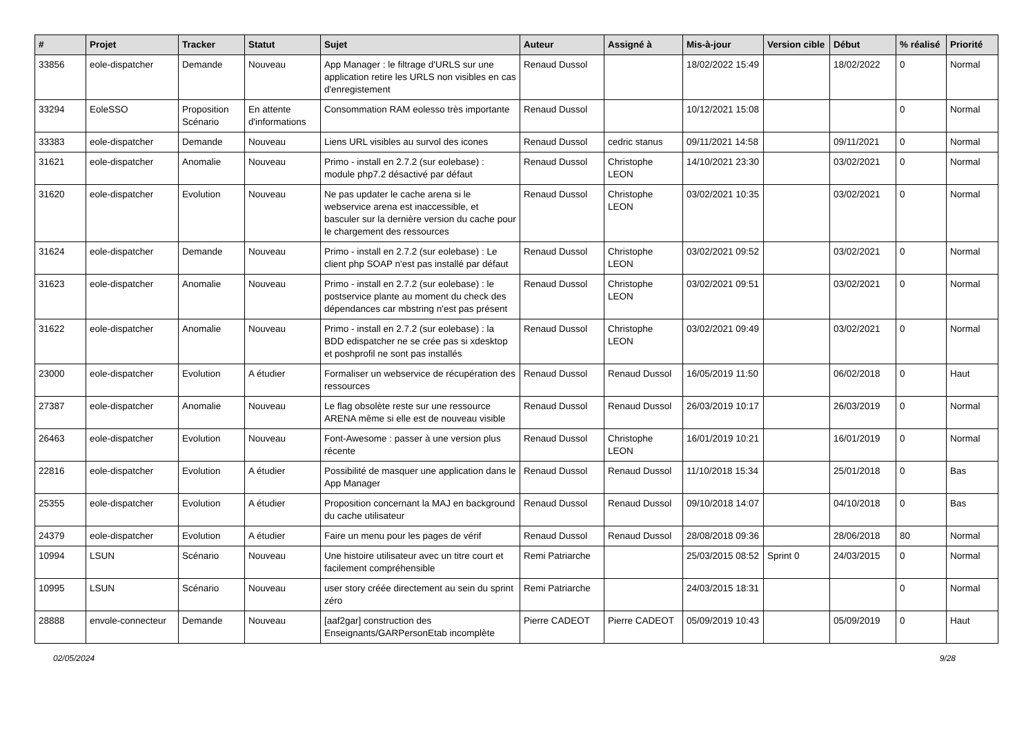| # | Projet | Tracker | Statut | Sujet | Auteur | Assigné à | Mis-à-jour | Version cible | Début | % réalisé | Priorité |
| --- | --- | --- | --- | --- | --- | --- | --- | --- | --- | --- | --- |
| 33856 | eole-dispatcher | Demande | Nouveau | App Manager : le filtrage d'URLS sur une application retire les URLS non visibles en cas d'enregistement | Renaud Dussol | | 18/02/2022 15:49 | | 18/02/2022 | 0 | Normal |
| 33294 | EoleSSO | Proposition Scénario | En attente d'informations | Consommation RAM eolesso très importante | Renaud Dussol | | 10/12/2021 15:08 | | | 0 | Normal |
| 33383 | eole-dispatcher | Demande | Nouveau | Liens URL visibles au survol des icones | Renaud Dussol | cedric stanus | 09/11/2021 14:58 | | 09/11/2021 | 0 | Normal |
| 31621 | eole-dispatcher | Anomalie | Nouveau | Primo - install en 2.7.2 (sur eolebase) : module php7.2 désactivé par défaut | Renaud Dussol | Christophe LEON | 14/10/2021 23:30 | | 03/02/2021 | 0 | Normal |
| 31620 | eole-dispatcher | Evolution | Nouveau | Ne pas updater le cache arena si le webservice arena est inaccessible, et basculer sur la dernière version du cache pour le chargement des ressources | Renaud Dussol | Christophe LEON | 03/02/2021 10:35 | | 03/02/2021 | 0 | Normal |
| 31624 | eole-dispatcher | Demande | Nouveau | Primo - install en 2.7.2 (sur eolebase) : Le client php SOAP n'est pas installé par défaut | Renaud Dussol | Christophe LEON | 03/02/2021 09:52 | | 03/02/2021 | 0 | Normal |
| 31623 | eole-dispatcher | Anomalie | Nouveau | Primo - install en 2.7.2 (sur eolebase) : le postservice plante au moment du check des dépendances car mbstring n'est pas présent | Renaud Dussol | Christophe LEON | 03/02/2021 09:51 | | 03/02/2021 | 0 | Normal |
| 31622 | eole-dispatcher | Anomalie | Nouveau | Primo - install en 2.7.2 (sur eolebase) : la BDD edispatcher ne se crée pas si xdesktop et poshprofil ne sont pas installés | Renaud Dussol | Christophe LEON | 03/02/2021 09:49 | | 03/02/2021 | 0 | Normal |
| 23000 | eole-dispatcher | Evolution | A étudier | Formaliser un webservice de récupération des ressources | Renaud Dussol | Renaud Dussol | 16/05/2019 11:50 | | 06/02/2018 | 0 | Haut |
| 27387 | eole-dispatcher | Anomalie | Nouveau | Le flag obsolète reste sur une ressource ARENA même si elle est de nouveau visible | Renaud Dussol | Renaud Dussol | 26/03/2019 10:17 | | 26/03/2019 | 0 | Normal |
| 26463 | eole-dispatcher | Evolution | Nouveau | Font-Awesome : passer à une version plus récente | Renaud Dussol | Christophe LEON | 16/01/2019 10:21 | | 16/01/2019 | 0 | Normal |
| 22816 | eole-dispatcher | Evolution | A étudier | Possibilité de masquer une application dans le App Manager | Renaud Dussol | Renaud Dussol | 11/10/2018 15:34 | | 25/01/2018 | 0 | Bas |
| 25355 | eole-dispatcher | Evolution | A étudier | Proposition concernant la MAJ en background du cache utilisateur | Renaud Dussol | Renaud Dussol | 09/10/2018 14:07 | | 04/10/2018 | 0 | Bas |
| 24379 | eole-dispatcher | Evolution | A étudier | Faire un menu pour les pages de vérif | Renaud Dussol | Renaud Dussol | 28/08/2018 09:36 | | 28/06/2018 | 80 | Normal |
| 10994 | LSUN | Scénario | Nouveau | Une histoire utilisateur avec un titre court et facilement compréhensible | Remi Patriarche | | 25/03/2015 08:52 | Sprint 0 | 24/03/2015 | 0 | Normal |
| 10995 | LSUN | Scénario | Nouveau | user story créée directement au sein du sprint zéro | Remi Patriarche | | 24/03/2015 18:31 | | | 0 | Normal |
| 28888 | envole-connecteur | Demande | Nouveau | [aaf2gar] construction des Enseignants/GARPersonEtab incomplète | Pierre CADEOT | Pierre CADEOT | 05/09/2019 10:43 | | 05/09/2019 | 0 | Haut |
02/05/2024 9/28